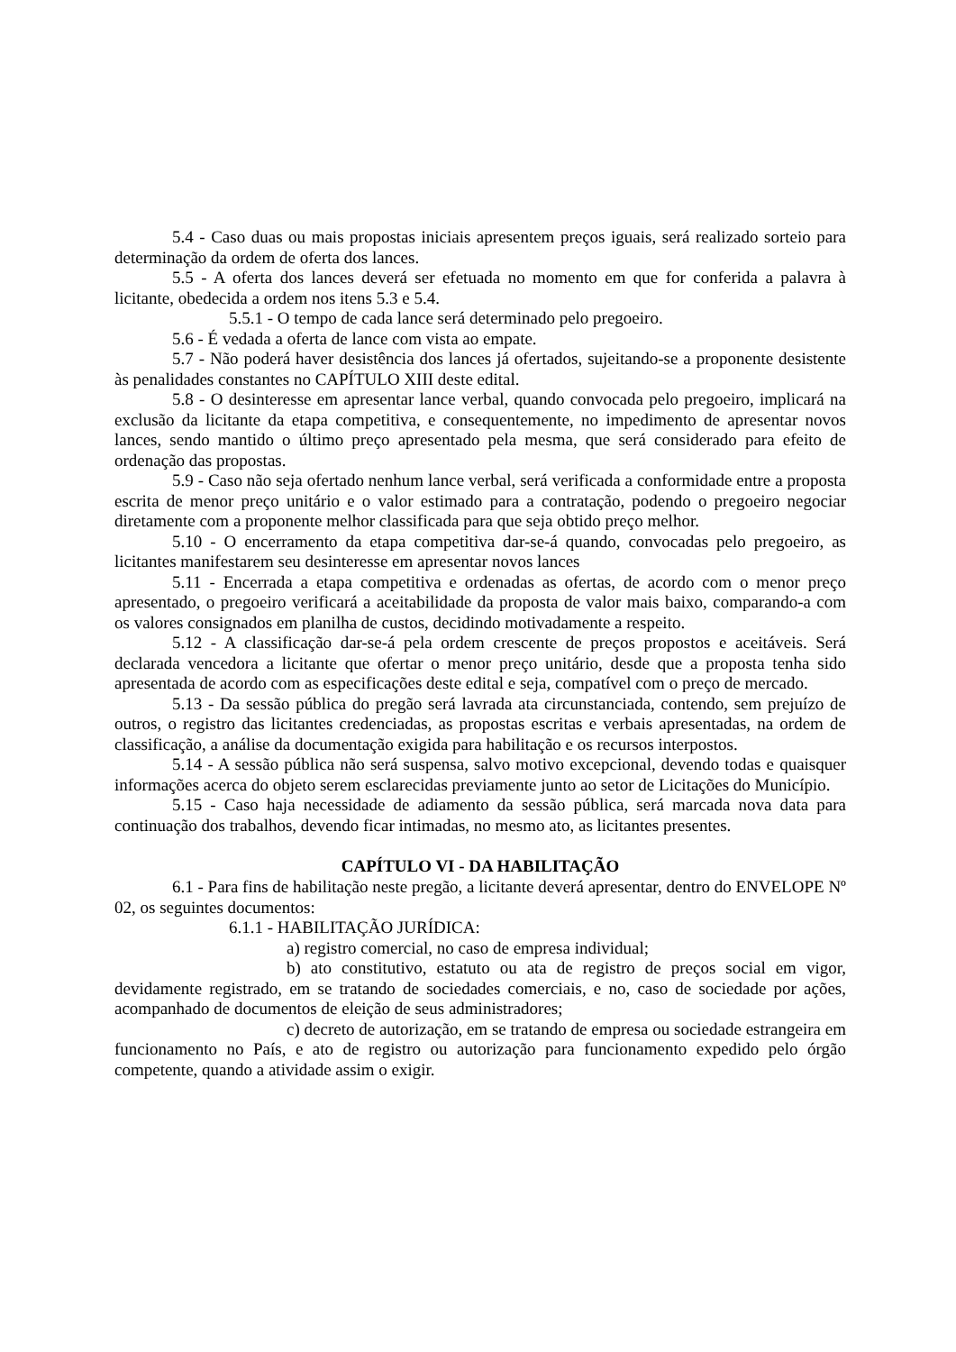5.4 - Caso duas ou mais propostas iniciais apresentem preços iguais, será realizado sorteio para determinação da ordem de oferta dos lances.
5.5 - A oferta dos lances deverá ser efetuada no momento em que for conferida a palavra à licitante, obedecida a ordem nos itens 5.3 e 5.4.
5.5.1 - O tempo de cada lance será determinado pelo pregoeiro.
5.6 - É vedada a oferta de lance com vista ao empate.
5.7 - Não poderá haver desistência dos lances já ofertados, sujeitando-se a proponente desistente às penalidades constantes no CAPÍTULO XIII deste edital.
5.8 - O desinteresse em apresentar lance verbal, quando convocada pelo pregoeiro, implicará na exclusão da licitante da etapa competitiva, e consequentemente, no impedimento de apresentar novos lances, sendo mantido o último preço apresentado pela mesma, que será considerado para efeito de ordenação das propostas.
5.9 - Caso não seja ofertado nenhum lance verbal, será verificada a conformidade entre a proposta escrita de menor preço unitário e o valor estimado para a contratação, podendo o pregoeiro negociar diretamente com a proponente melhor classificada para que seja obtido preço melhor.
5.10 - O encerramento da etapa competitiva dar-se-á quando, convocadas pelo pregoeiro, as licitantes manifestarem seu desinteresse em apresentar novos lances
5.11 - Encerrada a etapa competitiva e ordenadas as ofertas, de acordo com o menor preço apresentado, o pregoeiro verificará a aceitabilidade da proposta de valor mais baixo, comparando-a com os valores consignados em planilha de custos, decidindo motivadamente a respeito.
5.12 - A classificação dar-se-á pela ordem crescente de preços propostos e aceitáveis. Será declarada vencedora a licitante que ofertar o menor preço unitário, desde que a proposta tenha sido apresentada de acordo com as especificações deste edital e seja, compatível com o preço de mercado.
5.13 - Da sessão pública do pregão será lavrada ata circunstanciada, contendo, sem prejuízo de outros, o registro das licitantes credenciadas, as propostas escritas e verbais apresentadas, na ordem de classificação, a análise da documentação exigida para habilitação e os recursos interpostos.
5.14 - A sessão pública não será suspensa, salvo motivo excepcional, devendo todas e quaisquer informações acerca do objeto serem esclarecidas previamente junto ao setor de Licitações do Município.
5.15 - Caso haja necessidade de adiamento da sessão pública, será marcada nova data para continuação dos trabalhos, devendo ficar intimadas, no mesmo ato, as licitantes presentes.
CAPÍTULO VI - DA HABILITAÇÃO
6.1 - Para fins de habilitação neste pregão, a licitante deverá apresentar, dentro do ENVELOPE Nº 02, os seguintes documentos:
6.1.1 - HABILITAÇÃO JURÍDICA:
a) registro comercial, no caso de empresa individual;
b) ato constitutivo, estatuto ou ata de registro de preços social em vigor, devidamente registrado, em se tratando de sociedades comerciais, e no, caso de sociedade por ações, acompanhado de documentos de eleição de seus administradores;
c) decreto de autorização, em se tratando de empresa ou sociedade estrangeira em funcionamento no País, e ato de registro ou autorização para funcionamento expedido pelo órgão competente, quando a atividade assim o exigir.